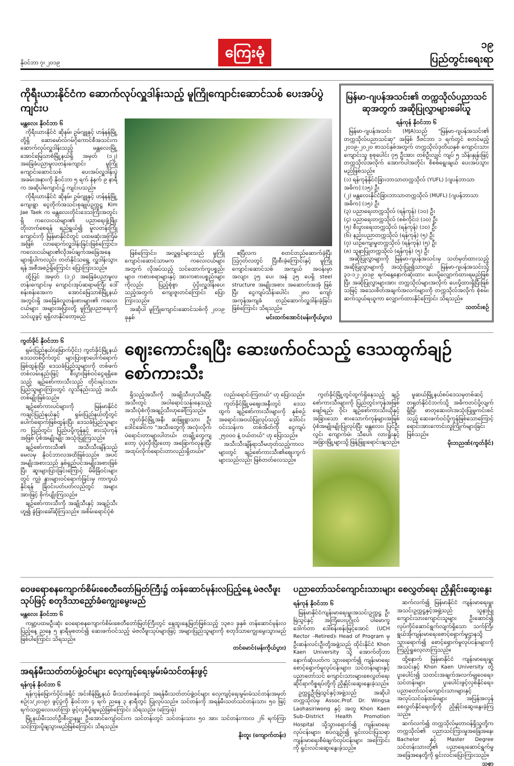နိုဝင်ဘာ ၇၊ ၂၀၁၉
ကြေးမုံ
၁၉
ပြည်တွင်းရေးရာ
ကိုရီးယားနိုင်ငံက ဆောက်လုပ်လှူဒါန်းသည့် မူကြိုကျောင်းဆောင်သစ် ပေးအပ်ပွဲကျင်းပ
မန္တလေး နိုဝင်ဘာ ၆
ကိုရီးယားနိုင်ငံ ဆိုနမ်၊ ဥမ်ဂျူနှင့် ဟန်နန်မြို့တို့ရှိ ဆောမော်လ်ဂမ်ဂိုကောင်စီအသင်းက ဆောက်လုပ်လှူဒါန်းသည့် မန္တလေးမြို့ အောင်မြေသာစံမြို့နယ်ရှိ အမှတ် (၁၂) အခြေခံပညာမူလတန်းကျောင်း မူကြိုကျောင်းဆောင်သစ် ပေးအပ်လှူဒါန်းပွဲအခမ်းအနားကို နိုဝင်ဘာ ၅ ရက် နံနက် ၉ နာရီက အဆိုပါကျောင်း၌ ကျင်းပသည်။
ကိုရီးယားနိုင်ငံ ဆိုနမ်၊ ဥမ်ဂျူနှင့် ဟန်နန်မြို့ ကျေးရွာ ငွေတိုက်အသင်းစုချုပ်ဥက္ကဋ္ဌ Kim Jae Taek က မန္တလေးတိုင်းဒေသကြီးအတွင်းရှိ ကလေးငယ်များ၏ ပညာရေးဖွံ့ဖြိုးတိုးတက်စေရန် ရည်ရွယ်၍ မူလတန်းကြိုကျောင်းကို မြန်မာနိုင်ငံတွင် ပထမဆုံးအကြိမ်အဖြစ် လာရောက်လှူဒါန်းခြင်းဖြစ်ကြောင်း၊ ကလေးငယ်များ၏လိုအပ်ချက်အခြေအနေများရှိပါကလည်း တတ်နိုင်သရွေ့ လှူဒါန်းသွားရန် အစီအစဉ်ရှိကြောင်း ပြောကြားသည်။
ထို့ပြင် အမှတ် (၁၂) အခြေခံပညာမူလတန်းကျောင်းမှ ကျောင်းအုပ်ဆရာမကြီး ဒေါ်စန်းစန်းအေးက အောင်မြေသာစံမြို့နယ်အတွင်းရှိ အခြေခံလူတန်းစားများ၏ ကလေးငယ်များ အများအပြားတို့ မူကြိုပညာရေးကို သင်ယူခွင့် ရရှိလာနိုင်တော့မည်
ဖြစ်ကြောင်း၊ အလှူရှင်များသည် မူကြိုကျောင်းဆောင်သာမက ကလေးငယ်များအတွက် လိုအပ်သည့် သင်ထောက်ကူပစ္စည်းများ၊ ကစားစရာများနှင့် အားကစားပစ္စည်းများကိုလည်း ပြည့်စုံစွာ ပံ့ပိုးလှူဒါန်းပေးသည့်အတွက် ကျေးဇူးတင်ကြောင်း ပြောကြားသည်။
အဆိုပါ မူကြိုကျောင်းဆောင်သစ်ကို ၂၀၁၉ ခုနှစ်
ဧပြီလက စတင်တည်ဆောက်ခဲ့ပြီး ဩဂုတ်လတွင် ပြီးစီးခဲ့ကြောင်းနှင့် မူကြိုကျောင်းဆောင်သစ် အကျယ် အဝန်းမှာ အလျား ၃၅ ပေ၊ အနံ ၃၅ ပေရှိ steel structure အမျိုးအစား အဆောက်အအုံ ဖြစ်ပြီး ငွေကျပ်သိန်းပေါင်း ၂၈၀ ကျော် အကုန်အကျခံ တည်ဆောက်လှူဒါန်းခဲ့ခြင်းဖြစ်ကြောင်း သိရသည်။
မင်းထက်အောင်(မန်းကိုယ်ပွား)
မြန်မာ-ဂျပန်အသင်း၏ တက္ကသိုလ်ပညာသင်ဆုအတွက် အဆိုပြုလွှာများခေါ်ယူ
ရန်ကုန် နိုဝင်ဘာ ၆
မြန်မာ-ဂျပန်အသင်း (MJA)သည် "မြန်မာ-ဂျပန်အသင်း၏ တက္ကသိုလ်ပညာသင်ဆု" အဖြစ် ဒီဇင်ဘာ ၁ ရက်တွင် စတင်မည့် ၂၀၁၉-၂၀၂၀ စာသင်နှစ်အတွက် တက္ကသိုလ်ဒုတိယနှစ် ကျောင်းသား ကျောင်းသူ စုစုပေါင်း ၇၅ ဦးအား တစ်ဦးလျှင် ကျပ် ၅ သိန်းနှုန်းဖြင့် တက္ကသိုလ်အလိုက် အောက်ပါအတိုင်း စိစစ်ရွေးချယ် ပေးအပ်သွားမည်ဖြစ်သည်။
(၁) ရန်ကုန်နိုင်ငံခြားဘာသာတက္ကသိုလ် (YUFL) [ဂျပန်ဘာသာ အဓိက] (၁၅) ဦး
(၂) မန္တလေးနိုင်ငံခြားဘာသာတက္ကသိုလ် (MUFL) [ဂျပန်ဘာသာအဓိက] (၁၅) ဦး
(၃) ပညာရေးတက္ကသိုလ် (ရန်ကုန်) (၁၀) ဦး
(၄) ပညာရေးတက္ကသိုလ် (စစ်ကိုင်း) (၁၀) ဦး
(၅) စီးပွားရေးတက္ကသိုလ် (ရန်ကုန်) (၁၀) ဦး
(၆) နည်းပညာတက္ကသိုလ် (ရန်ကုန်) (၅) ဦး
(၇) ယဉ်ကျေးမှုတက္ကသိုလ် (ရန်ကုန်) (၅) ဦး
(၈) သူနာပြုတက္ကသိုလ် (ရန်ကုန်) (၅) ဦး
အဆိုပြုလွှာများကို မြန်မာ-ဂျပန်အသင်းမှ သတ်မှတ်ထားသည့် အဆိုပြုလွှာများကို အသုံးပြု၍သာလျှင် မြန်မာ-ဂျပန်အသင်းသို့ ၃၁-၁၂-၂၀၁၉ ရက်နေ့နောက်ဆုံးထား ပေးပို့လျှောက်ထားရမည်ဖြစ်ပြီး အဆိုပြုလွှာများအား တက္ကသိုလ်များအလိုက် ပေးပို့ထားရှိပြီးဖြစ်သဖြင့် အသေးစိတ်အချက်အလက်များကို တက္ကသိုလ်အလိုက် စုံစမ်းဆက်သွယ်ရယူကာ လျှောက်ထားနိုင်ကြောင်း သိရသည်။
သတင်းစဉ်
ကွတ်ခိုင် နိုဝင်ဘာ ၆
ရှမ်းပြည်နယ်(မြောက်ပိုင်း) ကွတ်ခိုင်မြို့နယ် ဒေသတစ်ဝိုက်တွင် များပြားစွာပေါက်ရောက်ဖြစ်ထွန်းပြီး ဒေသခံပြည်သူများကို တစ်ဖက်တစ်လမ်းနည်းဖြင့် စီးပွားဖြစ်ဝင်ငွေရရှိစေသည့် ချဉ်စော်ကားသီးသည် တိုင်းရင်းသားပြည်သူများကြားတွင် လူသိနည်းသည့် အသီးတစ်မျိုးဖြစ်သည်။
ချဉ်စော်ကားပင်များကို မြန်မာနိုင်ငံ ကချင်ပြည်နယ်နှင့် ရှမ်းပြည်နယ်တို့တွင် ပေါက်ရောက်ဖြစ်ထွန်းပြီး ဒေသခံပြည်သူများက ပြည်တွင်း ပြည်ပပို့ကုန်နှင့် စားသုံးကုန်အဖြစ် ပုံစံအမျိုးမျိုး အသုံးပြုကြသည်။
ချဉ်စော်ကားသီး၏ အသီးသီးချိန်သည် မေလမှ နိုဝင်ဘာလအထိဖြစ်သည်။ အပင်အမျိုးအစားသည် နှစ်ရှည်ပင်အမျိုးအစားဖြစ်ပြီး ဆူးများပြားခြင်းကြောင့် မိမိခြံဝင်းများတွင် ကျွဲ၊ နွားများဝင်ရောက်ခြင်းမှ ကာကွယ်နိုင်ရန် ခြံဝင်းပတ်ပတ်လည်တွင် အများအားဖြင့် စိုက်ပျိုးကြသည်။
ချဉ်စော်ကားသီးကို အချိုသီးနှင့် အချဉ်သီးဟူ၍ ခွဲခြားခေါ်ဆိုကြသည်။ အစိမ်းရောင်ပုံစံ
ဈေးကောင်းရပြီး ဆေးဖက်ဝင်သည့် ဒေသထွက်ချဉ်စော်ကားသီး
ရှိသည့်အသီးကို အချိုသီးဟုသိရပြီး အသီးတွင် အဝါရောင်သန်းနေသည့် အသီးပုံစံကိုအချဉ်သီးဟုခေါ်ကြသည်။
ကွတ်ခိုင်မြို့အနီး ဆဖြူရွာသား ဦးဒေါင်ခေါင်က "အသီးတွေကို အလုံးလိုက်ပဲရောင်းတာများပါတယ်၊ တချို့တွေကျတော့ ပဲ့ပဲ့လှီးပြီးတော့ အခြောက်လှန်းပြီး အထုပ်လိုက်ရောင်းတာလည်းရှိတယ်။"
လည်းရောင်းကြတယ်" ဟု ပြောသည်။
ကွတ်ခိုင်မြို့မဈေးအနီးတွင် ဒေသထွက် ချဉ်စော်ကားသီးများကို နှစ်စဉ်အရောင်းအဝယ်ပြုလုပ်သည့် ဒေါ်ဝင်းဝင်းသန်းက တစ်အိတ်ကို ငွေကျပ် ၂၅၀၀၀ နဲ့ ဝယ်တယ်" ဟု ပြောသည်။
အသီးသီးချိန်ရာသီမဟုတ်သည့်ကာလများတွင် ချဉ်စော်ကားသီး၏ဈေးကွက်များသည်လည်း ဖြစ်တတ်လေသည်။
ကွတ်ခိုင်မြို့တွင်ထွက်ရှိနေသည့် ချဉ်စော်ကားသီးများကို ပြည်တွင်းကုန်အဖြစ် ဖျော်ရည်၊ ဝိုင်၊ ချဉ်စော်ကားသီးယိုနှင့် အခြားသော စားသောက်ကုန်များအဖြစ် ပုံစံအမျိုးမျိုးပြုလုပ်ပြီး မန္တလေး၊ ပြင်ဦးလွင်၊ ကျောက်မဲ၊ သီပေါ၊ လားရှိုးနှင့် အခြားမြို့များသို့ ဖြန့်ဖြူးရောင်းချသည်။
မူဆယ်မြို့နယ်စပ်ဒေသမှတစ်ဆင့် တရုတ်နိုင်ငံဘက်သို့ အဓိကတင်ပို့လျက်ရှိပြီး ဓာတုဆေးဝါးအသုံးပြုမှုကင်းစင်သည့် ဆေးဖက်ဝင်ပို့ကုန်ဖြစ်သောကြောင့် ရောင်းအားကောင်းလှုကြိုက်များခြင်းဖြစ်သည်။
မိုးဘညဏ်(ကွတ်ခိုင်)
ဝေဖရောစနကျောက်စိမ်းစေတီတော်မြတ်ကြီး၌ တန်ဆောင်မုန်းလပြည့်နေ့ မဲဇလီဖူးသုပ်ဖြင့် စတုဒိသာညှော်ခံကျွေးမွေးမည်
မန္တလေး နိုဝင်ဘာ ၆
ကမ္ဘာ့ပထမဦးဆုံး ဝေရောစနကျောက်စိမ်းစေတီတော်မြတ်ကြီးတွင် နေ့ထူးနေ့မြတ်ဖြစ်သည့် ၁၃၈၁ ခုနှစ် တန်ဆောင်မုန်းလပြည့်နေ့ ညနေ ၅ နာရီမှစတင်၍ ဆေးဖက်ဝင်သည့် မဲဇလီဖူးသုပ်များဖြင့် အများပြည်သူများကို စတုဒိသာကျွေးမွေးသွားမည်ဖြစ်ပါကြောင်း သိရသည်။
တင်မောင်(မန်းကိုယ်ပွား)
အရန်မီးသတ်တပ်ဖွဲ့ဝင်များ လေ့ကျင့်ရေးမွမ်းမံသင်တန်းဖွင့်
ရန်ကုန် နိုဝင်ဘာ ၆
ရန်ကုန်မြောက်ပိုင်းခရိုင် အင်းစိန်မြို့နယ် မီးသတ်စခန်းတွင် အရန်မီးသတ်တပ်ဖွဲ့ဝင်များ လေ့ကျင့်ရေးမွမ်းမံသင်တန်းအမှတ်စဉ်(၁/၂၀၁၉) ဖွင့်ပွဲကို နိုဝင်ဘာ ၄ ရက် ညနေ ၃ နာရီတွင် ပြုလုပ်သည်။ သင်တန်းကို အရန်မီးသတ်သင်တန်းသား ၅၀ ဖြင့် ရက်သတ္တလေးပတ်ကြာ ဖွင့်လှစ်ပို့ချမည်ဖြစ်ကြောင်း သိရသည်။ (ကြေးမုံ)
မြို့နယ်မီးသတ်ဦးစီးဌာနမှူး ဦးအောင်ကျော်ဝင်းက သင်တန်းတွင် သင်တန်းသား ၅၀ အား သင်တန်းကာလ ၂၆ ရက်ကြာ သင်ကြားပို့ချသွားမည်ဖြစ်ကြောင်း သိရသည်။
နိုးတူး (ကျောက်တန်း)
ပညာတော်သင်ကျောင်းသားများ စေလွှတ်ရေး ညှိနှိုင်းဆွေးနွေး
ရန်ကုန် နိုဝင်ဘာ ၆
မြန်မာနိုင်ငံကျန်းမာရေးမှူးအသင်းဥက္ကဋ္ဌ ဦးမြဲသွင်နှင့် အကြံပေးပုဂ္ဂိုလ် ပါမောက္ခဒေါက်တာ ဒေါ်စန်းစန်းမြင့်အောင် (UCH Rector –Retired)၊ Head of Program မှ ဦးဆန်းလင်းဦးတို့အဖွဲ့သည် ထိုင်းနိုင်ငံ Khon Kaen University သို့ အောက်တိုဘာ နောက်ဆုံးပတ်က သွားရောက်၍ ကျန်းမာရေးစောင့်ရှောက်မှုလုပ်ငန်းများ၊ သင်တန်းများနှင့် ပညာတော်သင် ကျောင်းသားများစေလွှတ်ရေးဆိုင်ရာကိစ္စရပ်တို့ကို ညှိနှိုင်းဆွေးနွေးခဲ့သည်။
ဥက္ကဋ္ဌဦးမြဲသွင်နှင့်အဖွဲ့သည် အဆိုပါတက္ကသိုလ်မှ Assoc.Prof. Dr. Wingsa Laohasiriwong နှင့် အတူ Khon Kaen Sub–District Health Promotion Hospital သို့သွားရောက်၍ ကျန်းမာရေးလုပ်ငန်းများ၊ စပ်လျဉ်း၍ ရှင်းလင်းပြသရာ ကျန်းမာရေးစီမံချက်လုပ်ငန်းများ အကြောင်းကို ရှင်းလင်းဆွေးနွေးခဲ့သည်။
ဆက်လက်၍ မြန်မာနိုင်ငံ ကျန်းမာရေးမှူးအသင်းဥက္ကဋ္ဌနှင့်အဖွဲ့သည် သူနာပြုကျောင်းသားကျောင်းသူများ ဦးဆောင်၍ လုပ်ကိုင်ဆောင်ရွက်လျက်ရှိသော သက်ကြီးရွယ်အိုကျန်းမာရေးစောင့်ရှောက်မှုဌာနသို့ သွားရောက်၍ စောင့်ရှောက်မှုလုပ်ငန်းများကို ကြည့်ရှုလေ့လာကြသည်။
ထို့နောက် မြန်မာနိုင်ငံ ကျန်းမာရေးမှူးအသင်းနှင့် Khon Kaen University တို့ပူးပေါင်း၍ သတင်းအချက်အလက်မျှဝေရေး၊ သင်တန်းများ ပူးပေါင်းဖွင့်လှစ်နိုင်ရေး၊ ပညာတော်သင်ကျောင်းသားများနှင့် အလုပ်သင်ဝန်ထမ်းများ အပြန်အလှန်စေလွှတ်နိုင်ရေးတို့ကို ညှိနှိုင်းဆွေးနွေးခဲ့ကြသည်။
ဆက်လက်၍ တက္ကသိုလ်မှတာဝန်ရှိသူတို့က တက္ကသိုလ်၏ ပညာသင်ကြားမှုအခြေအနေ၊ Bachelor နှင့် Master Degree သင်တန်းသားတို့၏ ပညာရေးဆောင်ရွက်မှုအခြေအနေတို့ကို ရှင်းလင်းပြောကြားသည်။
သစ္စာ